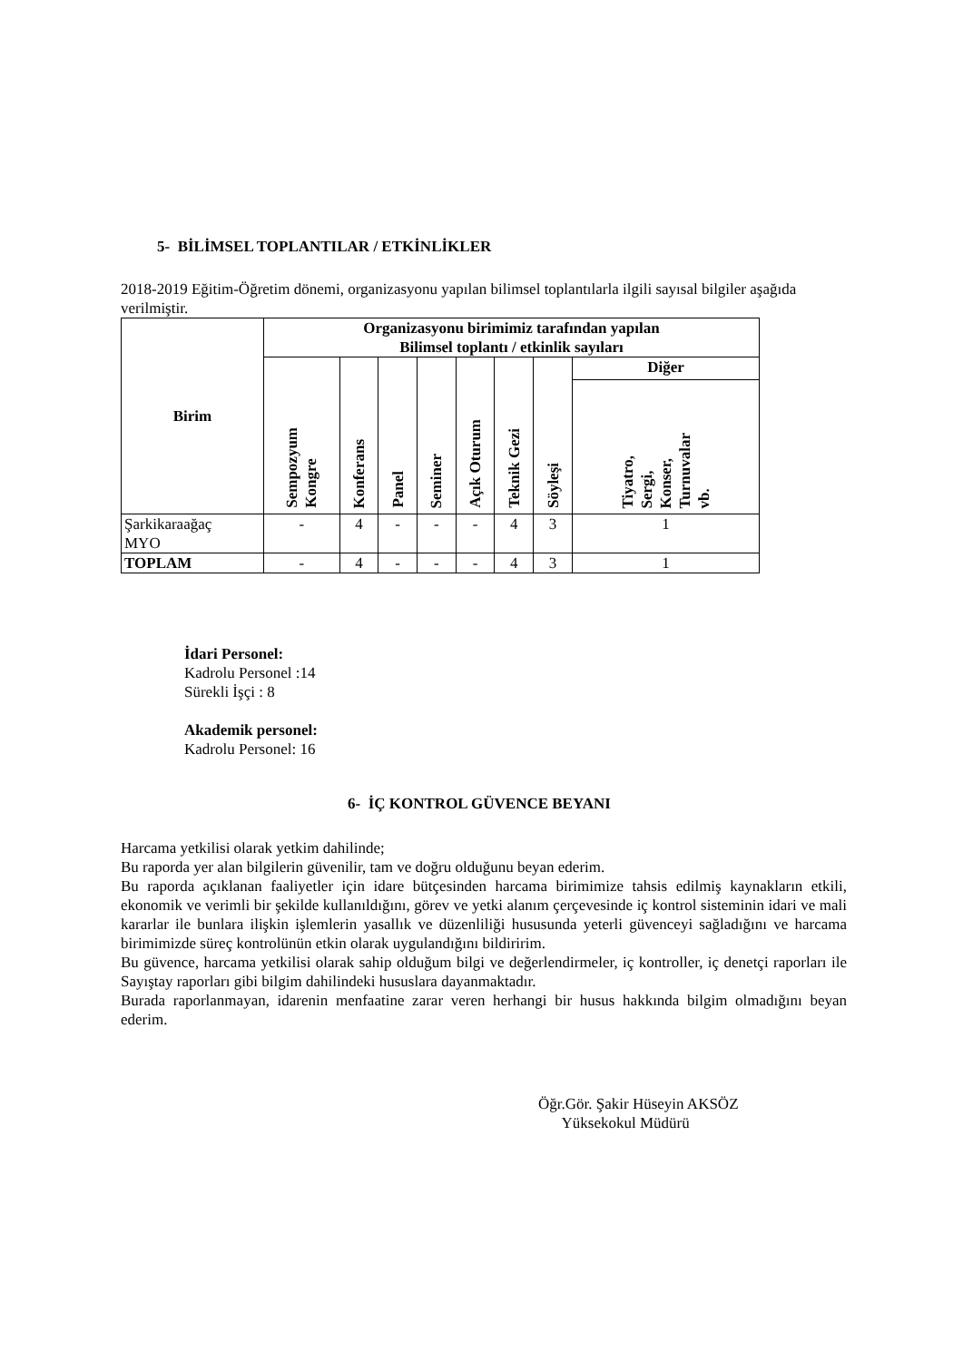5- BİLİMSEL TOPLANTILAR / ETKİNLİKLER
2018-2019 Eğitim-Öğretim dönemi, organizasyonu yapılan bilimsel toplantılarla ilgili sayısal bilgiler aşağıda verilmiştir.
| Birim | Organizasyonu birimimiz tarafından yapılan Bilimsel toplantı / etkinlik sayıları | | | | | | | |
| --- | --- | --- | --- | --- | --- | --- | --- | --- |
| | Sempozyum Kongre | Konferans | Panel | Seminer | Açık Oturum | Teknik Gezi | Söyleşi | Diğer |
| | | | | | | | | Tiyatro, Sergi, Konser, Turnuvalar vb. |
| Şarkikaraağaç MYO | - | 4 | - | - | - | 4 | 3 | 1 |
| TOPLAM | - | 4 | - | - | - | 4 | 3 | 1 |
İdari Personel:
Kadrolu Personel :14
Sürekli İşçi : 8
Akademik personel:
Kadrolu Personel: 16
6- İÇ KONTROL GÜVENCE BEYANI
Harcama yetkilisi olarak yetkim dahilinde;
Bu raporda yer alan bilgilerin güvenilir, tam ve doğru olduğunu beyan ederim.
Bu raporda açıklanan faaliyetler için idare bütçesinden harcama birimimize tahsis edilmiş kaynakların etkili, ekonomik ve verimli bir şekilde kullanıldığını, görev ve yetki alanım çerçevesinde iç kontrol sisteminin idari ve mali kararlar ile bunlara ilişkin işlemlerin yasallık ve düzenliliği hususunda yeterli güvenceyi sağladığını ve harcama birimimizde süreç kontrolünün etkin olarak uygulandığını bildiririm.
Bu güvence, harcama yetkilisi olarak sahip olduğum bilgi ve değerlendirmeler, iç kontroller, iç denetçi raporları ile Sayıştay raporları gibi bilgim dahilindeki hususlara dayanmaktadır.
Burada raporlanmayan, idarenin menfaatine zarar veren herhangi bir husus hakkında bilgim olmadığını beyan ederim.
Öğr.Gör. Şakir Hüseyin AKSÖZ
Yüksekokul Müdürü